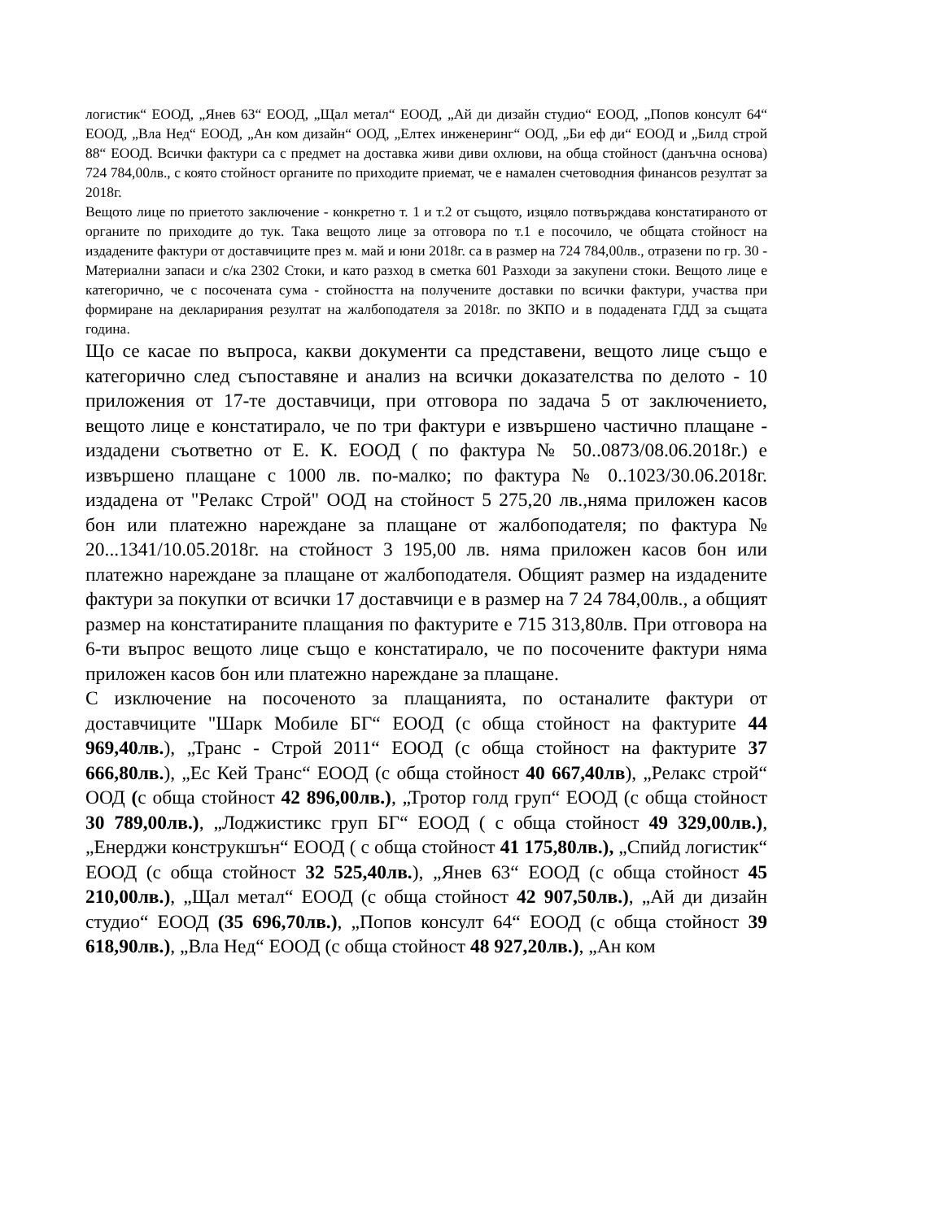логистик“ ЕООД, „Янев 63“ ЕООД, „Щал метал“ ЕООД, „Ай ди дизайн студио“ ЕООД, „Попов консулт 64“ ЕООД, „Вла Нед“ ЕООД, „Ан ком дизайн“ ООД, „Елтех инженеринг“ ООД, „Би еф ди“ ЕООД и „Билд строй 88“ ЕООД. Всички фактури са с предмет на доставка живи диви охлюви, на обща стойност (данъчна основа) 724 784,00лв., с която стойност органите по приходите приемат, че е намален счетоводния финансов резултат за 2018г.
Вещото лице по приетото заключение - конкретно т. 1 и т.2 от същото, изцяло потвърждава констатираното от органите по приходите до тук. Така вещото лице за отговора по т.1 е посочило, че общата стойност на издадените фактури от доставчиците през м. май и юни 2018г. са в размер на 724 784,00лв., отразени по гр. 30 - Материални запаси и с/ка 2302 Стоки, и като разход в сметка 601 Разходи за закупени стоки. Вещото лице е категорично, че с посочената сума - стойността на получените доставки по всички фактури, участва при формиране на декларирания резултат на жалбоподателя за 2018г. по ЗКПО и в подадената ГДД за същата година.
Що се касае по въпроса, какви документи са представени, вещото лице също е категорично след съпоставяне и анализ на всички доказателства по делото - 10 приложения от 17-те доставчици, при отговора по задача 5 от заключението, вещото лице е констатирало, че по три фактури е извършено частично плащане - издадени съответно от Е. К. ЕООД ( по фактура № 50..0873/08.06.2018г.) е извършено плащане с 1000 лв. по-малко; по фактура № 0..1023/30.06.2018г. издадена от "Релакс Строй" ООД на стойност 5 275,20 лв.,няма приложен касов бон или платежно нареждане за плащане от жалбоподателя; по фактура № 20...1341/10.05.2018г. на стойност 3 195,00 лв. няма приложен касов бон или платежно нареждане за плащане от жалбоподателя. Общият размер на издадените фактури за покупки от всички 17 доставчици е в размер на 7 24 784,00лв., а общият размер на констатираните плащания по фактурите е 715 313,80лв. При отговора на 6-ти въпрос вещото лице също е констатирало, че по посочените фактури няма приложен касов бон или платежно нареждане за плащане.
С изключение на посоченото за плащанията, по останалите фактури от доставчиците "Шарк Мобиле БГ“ ЕООД (с обща стойност на фактурите 44 969,40лв.), „Транс - Строй 2011“ ЕООД (с обща стойност на фактурите 37 666,80лв.), „Ес Кей Транс“ ЕООД (с обща стойност 40 667,40лв), „Релакс строй“ ООД (с обща стойност 42 896,00лв.), „Тротор голд груп“ ЕООД (с обща стойност 30 789,00лв.), „Лоджистикс груп БГ“ ЕООД ( с обща стойност 49 329,00лв.), „Енерджи конструкшън“ ЕООД ( с обща стойност 41 175,80лв.), „Спийд логистик“ ЕООД (с обща стойност 32 525,40лв.), „Янев 63“ ЕООД (с обща стойност 45 210,00лв.), „Щал метал“ ЕООД (с обща стойност 42 907,50лв.), „Ай ди дизайн студио“ ЕООД (35 696,70лв.), „Попов консулт 64“ ЕООД (с обща стойност 39 618,90лв.), „Вла Нед“ ЕООД (с обща стойност 48 927,20лв.), „Ан ком